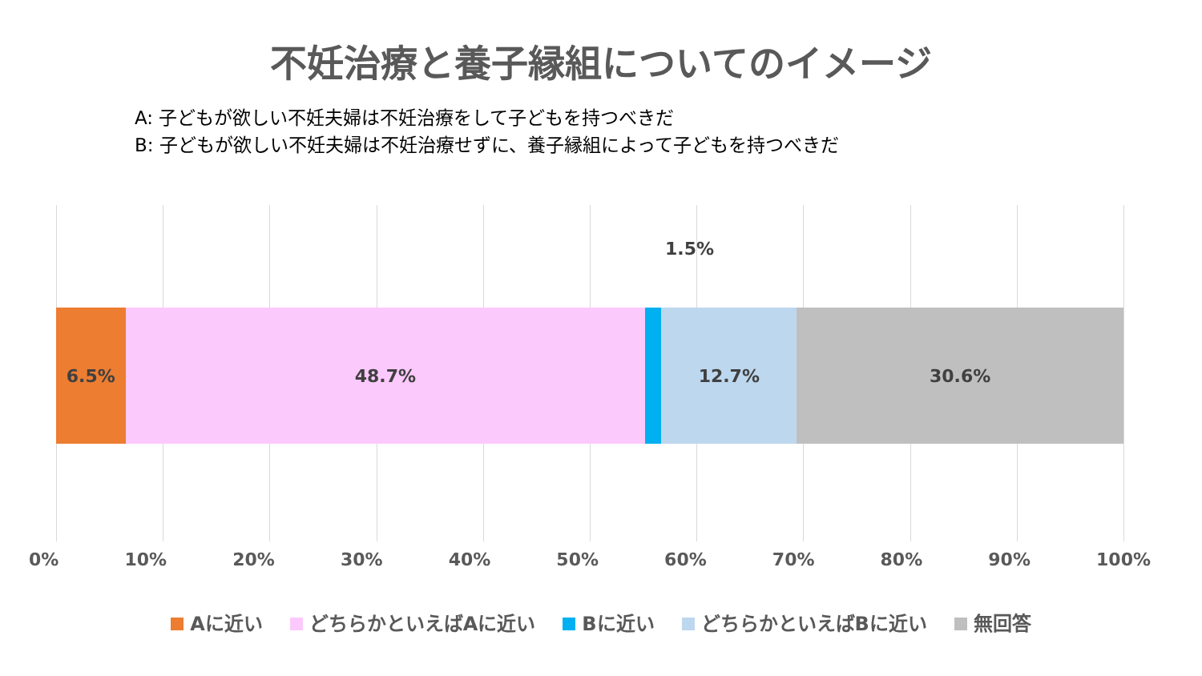不妊治療と養子縁組についてのイメージ
A: 子どもが欲しい不妊夫婦は不妊治療をして子どもを持つべきだ
B: 子どもが欲しい不妊夫婦は不妊治療せずに、養子縁組によって子どもを持つべきだ
1.5%
6.5% 48.7% 12.7% 30.6%
0% 10% 20% 30% 40% 50% 60% 70% 80% 90% 100%
Aに近い どちらかといえばAに近い Bに近い どちらかといえばBに近い 無回答